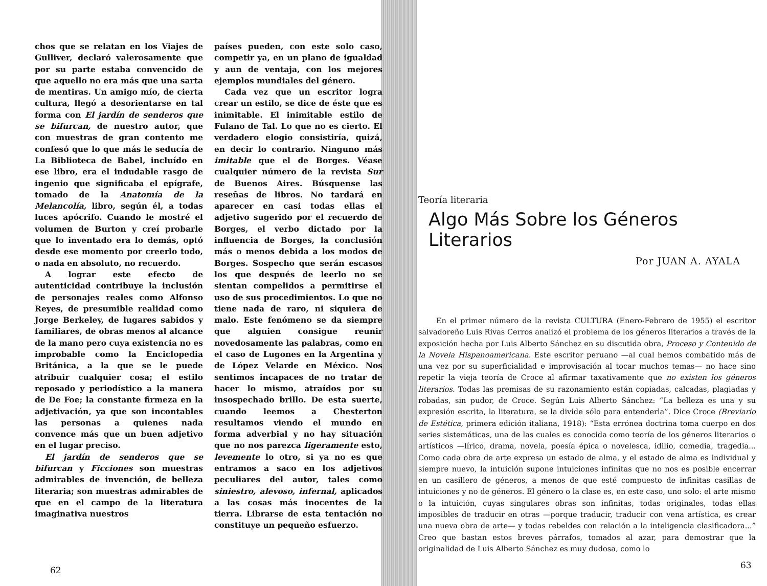chos que se relatan en los Viajes de Gulliver, declaró valerosamente que por su parte estaba convencido de que aquello no era más que una sarta de mentiras. Un amigo mío, de cierta cultura, llegó a desorientarse en tal forma con El jardín de senderos que se bifurcan, de nuestro autor, que con muestras de gran contento me confesó que lo que más le seducía de La Biblioteca de Babel, incluído en ese libro, era el indudable rasgo de ingenio que significaba el epígrafe, tomado de la Anatomía de la Melancolía, libro, según él, a todas luces apócrifo. Cuando le mostré el volumen de Burton y creí probarle que lo inventado era lo demás, optó desde ese momento por creerlo todo, o nada en absoluto, no recuerdo.
A lograr este efecto de autenticidad contribuye la inclusión de personajes reales como Alfonso Reyes, de presumible realidad como Jorge Berkeley, de lugares sabidos y familiares, de obras menos al alcance de la mano pero cuya existencia no es improbable como la Enciclopedia Británica, a la que se le puede atribuir cualquier cosa; el estilo reposado y periodístico a la manera de De Foe; la constante firmeza en la adjetivación, ya que son incontables las personas a quienes nada convence más que un buen adjetivo en el lugar preciso.
El jardín de senderos que se bifurcan y Ficciones son muestras admirables de invención, de belleza literaria; son muestras admirables de que en el campo de la literatura imaginativa nuestros
países pueden, con este solo caso, competir ya, en un plano de igualdad y aun de ventaja, con los mejores ejemplos mundiales del género.
Cada vez que un escritor logra crear un estilo, se dice de éste que es inimitable. El inimitable estilo de Fulano de Tal. Lo que no es cierto. El verdadero elogio consistiría, quizá, en decir lo contrario. Ninguno más imitable que el de Borges. Véase cualquier número de la revista Sur de Buenos Aires. Búsquense las reseñas de libros. No tardará en aparecer en casi todas ellas el adjetivo sugerido por el recuerdo de Borges, el verbo dictado por la influencia de Borges, la conclusión más o menos debida a los modos de Borges. Sospecho que serán escasos los que después de leerlo no se sientan compelidos a permitirse el uso de sus procedimientos. Lo que no tiene nada de raro, ni siquiera de malo. Este fenómeno se da siempre que alguien consigue reunir novedosamente las palabras, como en el caso de Lugones en la Argentina y de López Velarde en México. Nos sentimos incapaces de no tratar de hacer lo mismo, atraídos por su insospechado brillo. De esta suerte, cuando leemos a Chesterton resultamos viendo el mundo en forma adverbial y no hay situación que no nos parezca ligeramente esto, levemente lo otro, si ya no es que entramos a saco en los adjetivos peculiares del autor, tales como siniestro, alevoso, infernal, aplicados a las cosas más inocentes de la tierra. Librarse de esta tentación no constituye un pequeño esfuerzo.
62
Teoría literaria
Algo Más Sobre los Géneros Literarios
Por JUAN A. AYALA
En el primer número de la revista CULTURA (Enero-Febrero de 1955) el escritor salvadoreño Luis Rivas Cerros analizó el problema de los géneros literarios a través de la exposición hecha por Luis Alberto Sánchez en su discutida obra, Proceso y Contenido de la Novela Hispanoamericana. Este escritor peruano —al cual hemos combatido más de una vez por su superficialidad e improvisación al tocar muchos temas— no hace sino repetir la vieja teoría de Croce al afirmar taxativamente que no existen los géneros literarios. Todas las premisas de su razonamiento están copiadas, calcadas, plagiadas y robadas, sin pudor, de Croce. Según Luis Alberto Sánchez: “La belleza es una y su expresión escrita, la literatura, se la divide sólo para entenderla”. Dice Croce (Breviario de Estética, primera edición italiana, 1918): “Esta errónea doctrina toma cuerpo en dos series sistemáticas, una de las cuales es conocida como teoría de los géneros literarios o artísticos —lírico, drama, novela, poesía épica o novelesca, idilio, comedia, tragedia... Como cada obra de arte expresa un estado de alma, y el estado de alma es individual y siempre nuevo, la intuición supone intuiciones infinitas que no nos es posible encerrar en un casillero de géneros, a menos de que esté compuesto de infinitas casillas de intuiciones y no de géneros. El género o la clase es, en este caso, uno solo: el arte mismo o la intuición, cuyas singulares obras son infinitas, todas originales, todas ellas imposibles de traducir en otras —porque traducir, traducir con vena artística, es crear una nueva obra de arte— y todas rebeldes con relación a la inteligencia clasificadora...” Creo que bastan estos breves párrafos, tomados al azar, para demostrar que la originalidad de Luis Alberto Sánchez es muy dudosa, como lo
63